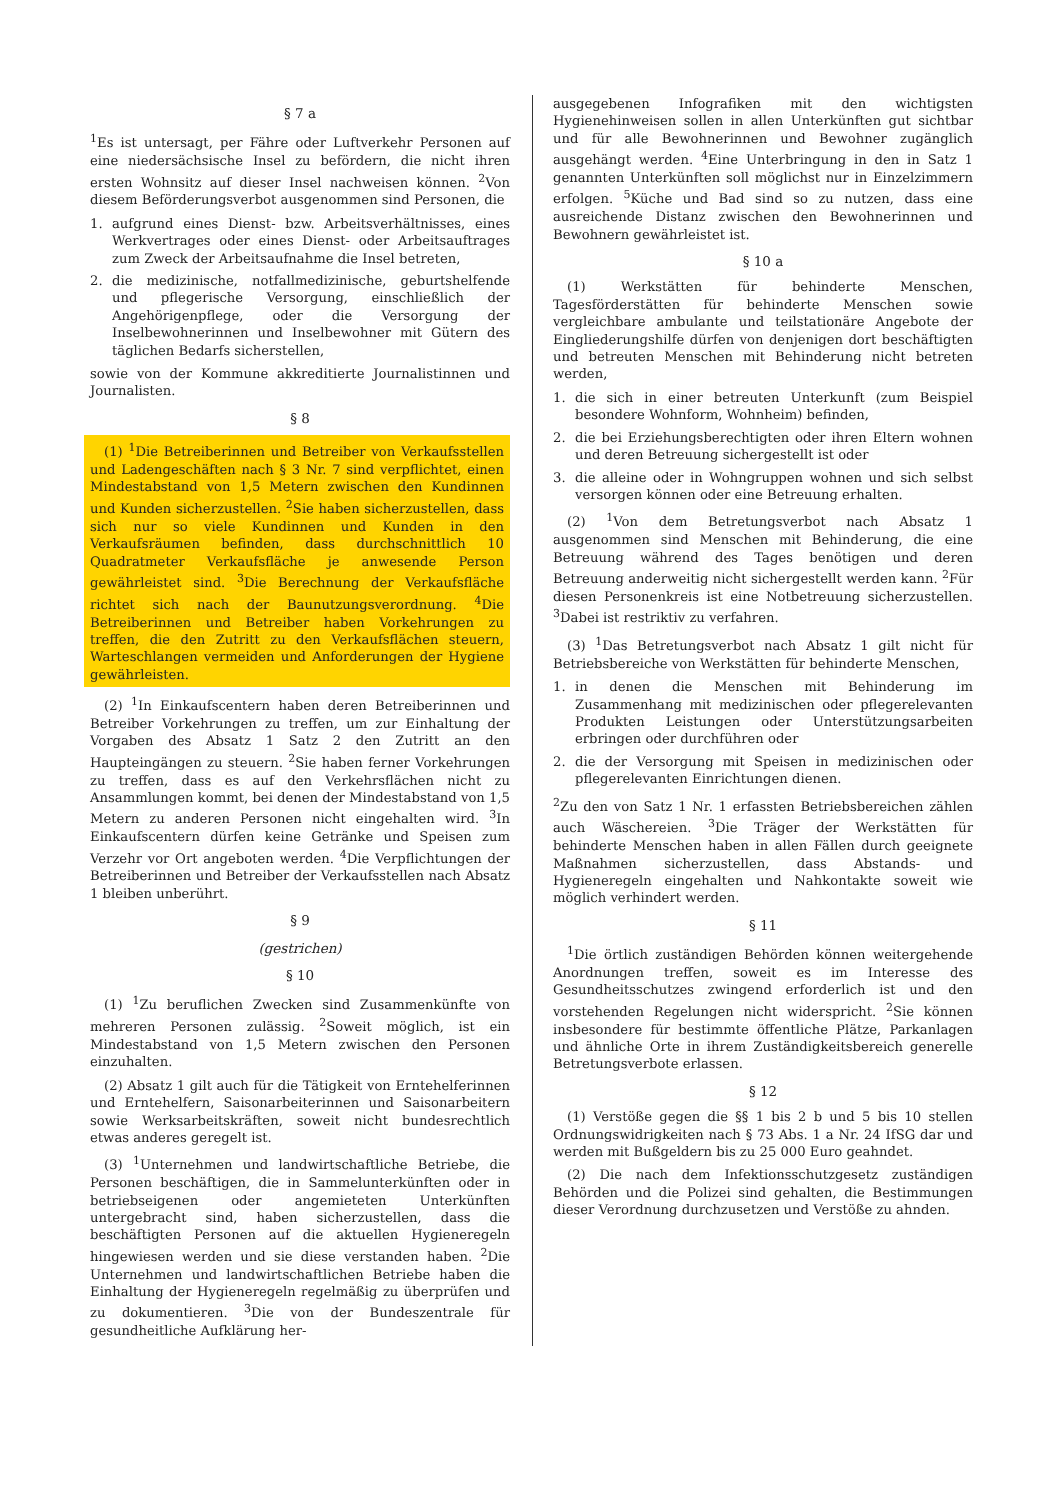§ 7 a
<sup>1</sup> Es ist untersagt, per Fähre oder Luftverkehr Personen auf eine niedersächsische Insel zu befördern, die nicht ihren ersten Wohnsitz auf dieser Insel nachweisen können. <sup>2</sup>Von diesem Beförderungsverbot ausgenommen sind Personen, die
1. aufgrund eines Dienst- bzw. Arbeitsverhältnisses, eines Werkvertrages oder eines Dienst- oder Arbeitsauftrages zum Zweck der Arbeitsaufnahme die Insel betreten,
2. die medizinische, notfallmedizinische, geburtshelfende und pflegerische Versorgung, einschließlich der Angehörigenpflege, oder die Versorgung der Inselbewohnerinnen und Inselbewohner mit Gütern des täglichen Bedarfs sicherstellen,
sowie von der Kommune akkreditierte Journalistinnen und Journalisten.
§ 8
(1) <sup>1</sup>Die Betreiberinnen und Betreiber von Verkaufsstellen und Ladengeschäften nach § 3 Nr. 7 sind verpflichtet, einen Mindestabstand von 1,5 Metern zwischen den Kundinnen und Kunden sicherzustellen. <sup>2</sup>Sie haben sicherzustellen, dass sich nur so viele Kundinnen und Kunden in den Verkaufsräumen befinden, dass durchschnittlich 10 Quadratmeter Verkaufsfläche je anwesende Person gewährleistet sind. <sup>3</sup>Die Berechnung der Verkaufsfläche richtet sich nach der Baunutzungsverordnung. <sup>4</sup>Die Betreiberinnen und Betreiber haben Vorkehrungen zu treffen, die den Zutritt zu den Verkaufsflächen steuern, Warteschlangen vermeiden und Anforderungen der Hygiene gewährleisten.
(2) <sup>1</sup>In Einkaufscentern haben deren Betreiberinnen und Betreiber Vorkehrungen zu treffen, um zur Einhaltung der Vorgaben des Absatz 1 Satz 2 den Zutritt an den Haupteingängen zu steuern. <sup>2</sup>Sie haben ferner Vorkehrungen zu treffen, dass es auf den Verkehrsflächen nicht zu Ansammlungen kommt, bei denen der Mindestabstand von 1,5 Metern zu anderen Personen nicht eingehalten wird. <sup>3</sup>In Einkaufscentern dürfen keine Getränke und Speisen zum Verzehr vor Ort angeboten werden. <sup>4</sup>Die Verpflichtungen der Betreiberinnen und Betreiber der Verkaufsstellen nach Absatz 1 bleiben unberührt.
§ 9
(gestrichen)
§ 10
(1) <sup>1</sup>Zu beruflichen Zwecken sind Zusammenkünfte von mehreren Personen zulässig. <sup>2</sup>Soweit möglich, ist ein Mindestabstand von 1,5 Metern zwischen den Personen einzuhalten.
(2) Absatz 1 gilt auch für die Tätigkeit von Erntehelferinnen und Erntehelfern, Saisonarbeiterinnen und Saisonarbeitern sowie Werksarbeitskräften, soweit nicht bundesrechtlich etwas anderes geregelt ist.
(3) <sup>1</sup>Unternehmen und landwirtschaftliche Betriebe, die Personen beschäftigen, die in Sammelunterkünften oder in betriebseigenen oder angemieteten Unterkünften untergebracht sind, haben sicherzustellen, dass die beschäftigten Personen auf die aktuellen Hygieneregeln hingewiesen werden und sie diese verstanden haben. <sup>2</sup>Die Unternehmen und landwirtschaftlichen Betriebe haben die Einhaltung der Hygieneregeln regelmäßig zu überprüfen und zu dokumentieren. <sup>3</sup>Die von der Bundeszentrale für gesundheitliche Aufklärung her-
ausgegebenen Infografiken mit den wichtigsten Hygienehinweisen sollen in allen Unterkünften gut sichtbar und für alle Bewohnerinnen und Bewohner zugänglich ausgehängt werden. <sup>4</sup>Eine Unterbringung in den in Satz 1 genannten Unterkünften soll möglichst nur in Einzelzimmern erfolgen. <sup>5</sup>Küche und Bad sind so zu nutzen, dass eine ausreichende Distanz zwischen den Bewohnerinnen und Bewohnern gewährleistet ist.
§ 10 a
(1) Werkstätten für behinderte Menschen, Tagesförderstätten für behinderte Menschen sowie vergleichbare ambulante und teilstationäre Angebote der Eingliederungshilfe dürfen von denjenigen dort beschäftigten und betreuten Menschen mit Behinderung nicht betreten werden,
1. die sich in einer betreuten Unterkunft (zum Beispiel besondere Wohnform, Wohnheim) befinden,
2. die bei Erziehungsberechtigten oder ihren Eltern wohnen und deren Betreuung sichergestellt ist oder
3. die alleine oder in Wohngruppen wohnen und sich selbst versorgen können oder eine Betreuung erhalten.
(2) <sup>1</sup>Von dem Betretungsverbot nach Absatz 1 ausgenommen sind Menschen mit Behinderung, die eine Betreuung während des Tages benötigen und deren Betreuung anderweitig nicht sichergestellt werden kann. <sup>2</sup>Für diesen Personenkreis ist eine Notbetreuung sicherzustellen. <sup>3</sup>Dabei ist restriktiv zu verfahren.
(3) <sup>1</sup>Das Betretungsverbot nach Absatz 1 gilt nicht für Betriebsbereiche von Werkstätten für behinderte Menschen,
1. in denen die Menschen mit Behinderung im Zusammenhang mit medizinischen oder pflegerelevanten Produkten Leistungen oder Unterstützungsarbeiten erbringen oder durchführen oder
2. die der Versorgung mit Speisen in medizinischen oder pflegerelevanten Einrichtungen dienen.
<sup>2</sup> Zu den von Satz 1 Nr. 1 erfassten Betriebsbereichen zählen auch Wäschereien. <sup>3</sup>Die Träger der Werkstätten für behinderte Menschen haben in allen Fällen durch geeignete Maßnahmen sicherzustellen, dass Abstands- und Hygieneregeln eingehalten und Nahkontakte soweit wie möglich verhindert werden.
§ 11
<sup>1</sup> Die örtlich zuständigen Behörden können weitergehende Anordnungen treffen, soweit es im Interesse des Gesundheitsschutzes zwingend erforderlich ist und den vorstehenden Regelungen nicht widerspricht. <sup>2</sup>Sie können insbesondere für bestimmte öffentliche Plätze, Parkanlagen und ähnliche Orte in ihrem Zuständigkeitsbereich generelle Betretungsverbote erlassen.
§ 12
(1) Verstöße gegen die §§ 1 bis 2 b und 5 bis 10 stellen Ordnungswidrigkeiten nach § 73 Abs. 1 a Nr. 24 IfSG dar und werden mit Bußgeldern bis zu 25 000 Euro geahndet.
(2) Die nach dem Infektionsschutzgesetz zuständigen Behörden und die Polizei sind gehalten, die Bestimmungen dieser Verordnung durchzusetzen und Verstöße zu ahnden.